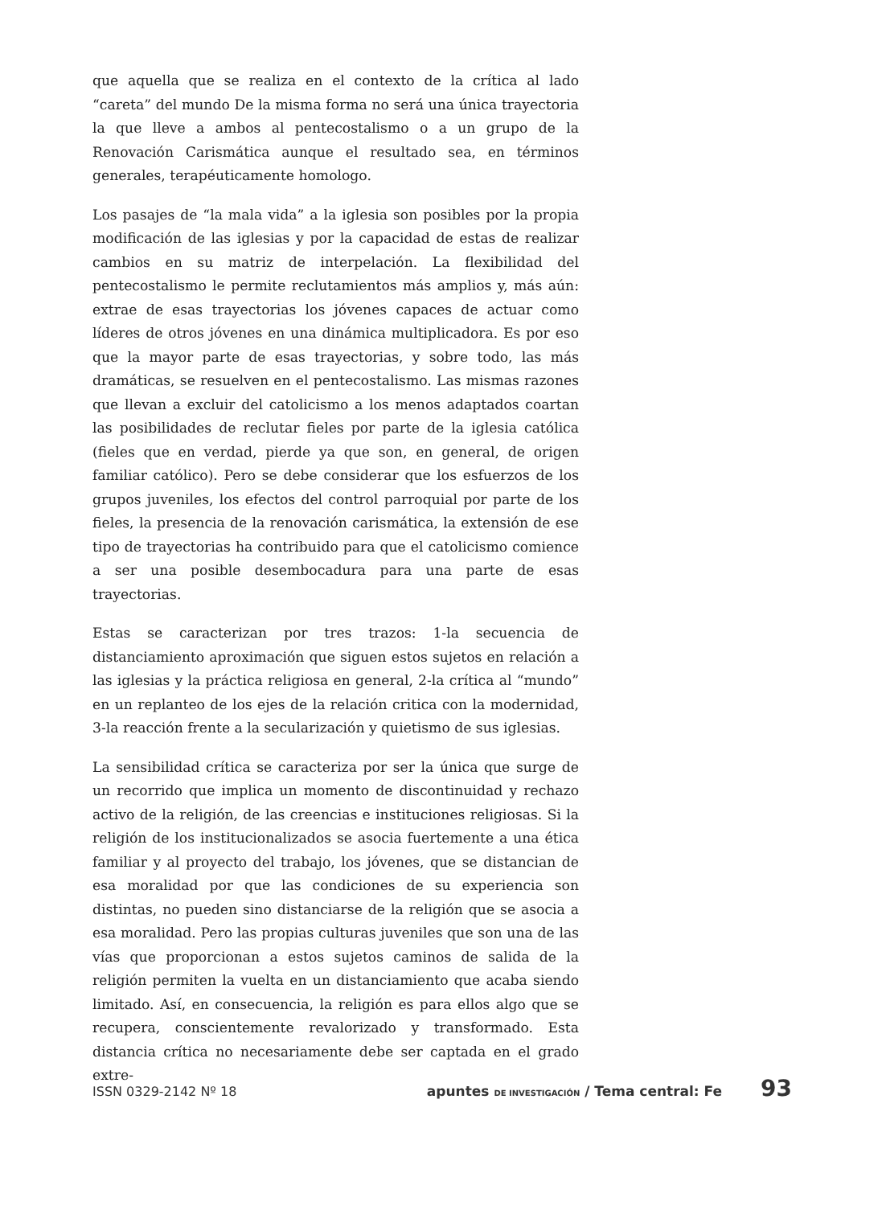que aquella que se realiza en el contexto de la crítica al lado “careta” del mundo De la misma forma no será una única trayectoria la que lleve a ambos al pentecostalismo o a un grupo de la Renovación Carismática aunque el resultado sea, en términos generales, terapéuticamente homologo.
Los pasajes de “la mala vida” a la iglesia son posibles por la propia modificación de las iglesias y por la capacidad de estas de realizar cambios en su matriz de interpelación. La flexibilidad del pentecostalismo le permite reclutamientos más amplios y, más aún: extrae de esas trayectorias los jóvenes capaces de actuar como líderes de otros jóvenes en una dinámica multiplicadora. Es por eso que la mayor parte de esas trayectorias, y sobre todo, las más dramáticas, se resuelven en el pentecostalismo. Las mismas razones que llevan a excluir del catolicismo a los menos adaptados coartan las posibilidades de reclutar fieles por parte de la iglesia católica (fieles que en verdad, pierde ya que son, en general, de origen familiar católico). Pero se debe considerar que los esfuerzos de los grupos juveniles, los efectos del control parroquial por parte de los fieles, la presencia de la renovación carismática, la extensión de ese tipo de trayectorias ha contribuido para que el catolicismo comience a ser una posible desembocadura para una parte de esas trayectorias.
Estas se caracterizan por tres trazos: 1-la secuencia de distanciamiento aproximación que siguen estos sujetos en relación a las iglesias y la práctica religiosa en general, 2-la crítica al “mundo” en un replanteo de los ejes de la relación critica con la modernidad, 3-la reacción frente a la secularización y quietismo de sus iglesias.
La sensibilidad crítica se caracteriza por ser la única que surge de un recorrido que implica un momento de discontinuidad y rechazo activo de la religión, de las creencias e instituciones religiosas. Si la religión de los institucionalizados se asocia fuertemente a una ética familiar y al proyecto del trabajo, los jóvenes, que se distancian de esa moralidad por que las condiciones de su experiencia son distintas, no pueden sino distanciarse de la religión que se asocia a esa moralidad. Pero las propias culturas juveniles que son una de las vías que proporcionan a estos sujetos caminos de salida de la religión permiten la vuelta en un distanciamiento que acaba siendo limitado. Así, en consecuencia, la religión es para ellos algo que se recupera, conscientemente revalorizado y transformado. Esta distancia crítica no necesariamente debe ser captada en el grado extre-
ISSN 0329-2142 Nº 18 apuntes DE INVESTIGACIÓN / Tema central: Fe 93